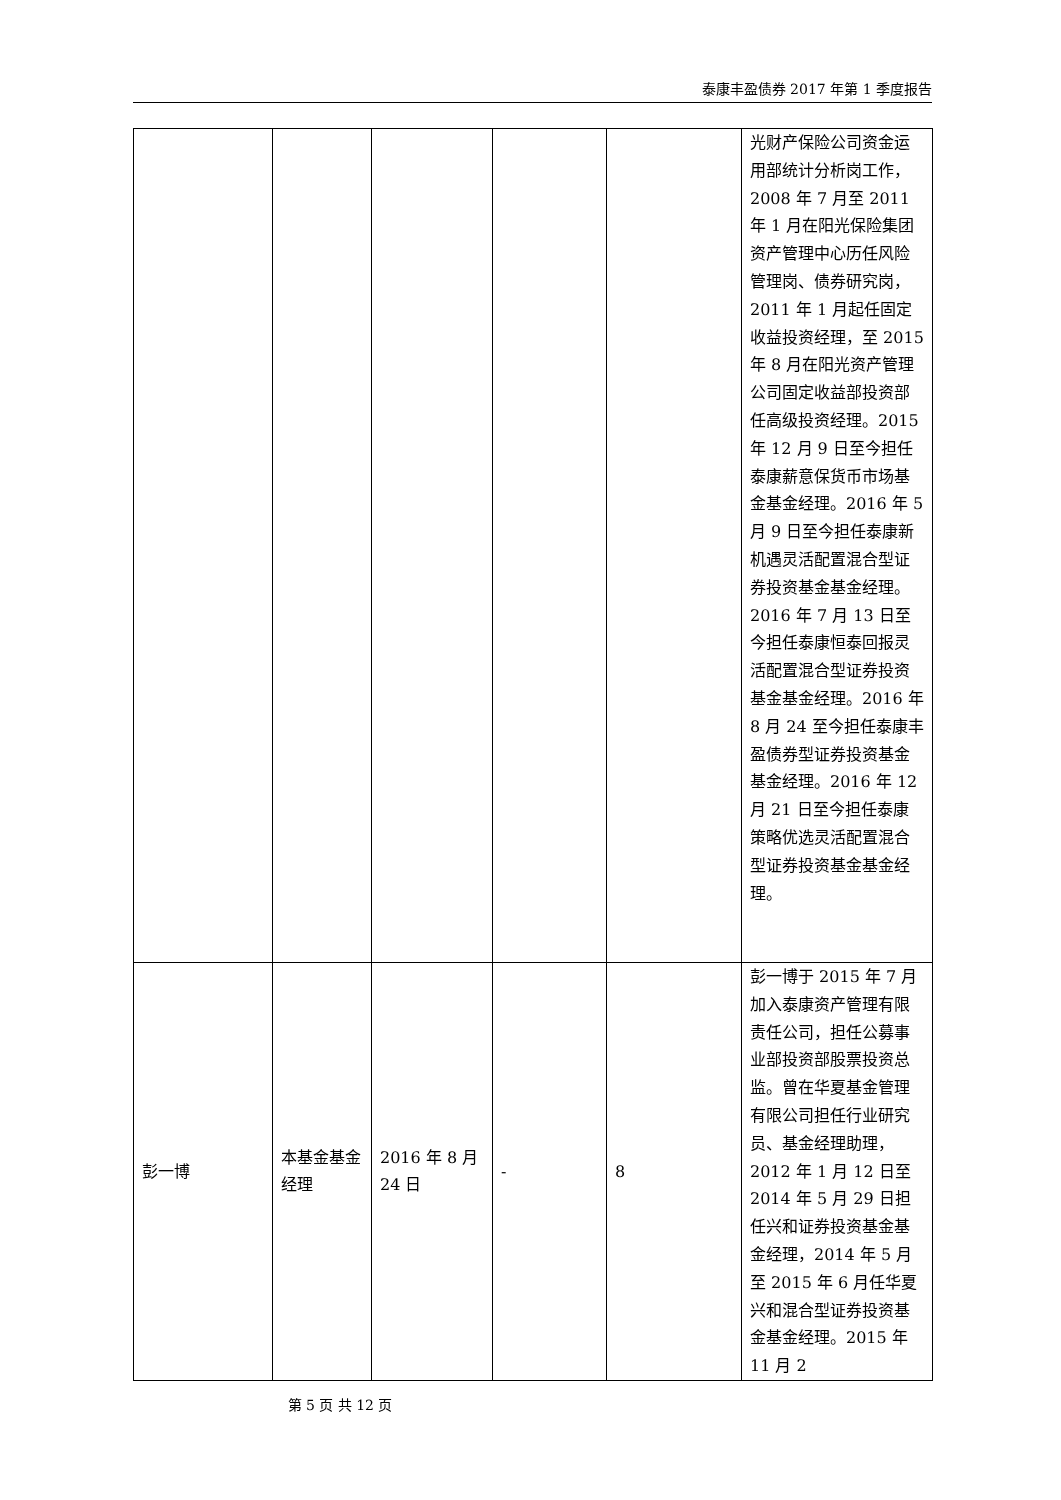泰康丰盈债券 2017 年第 1 季度报告
| | | | | | 光财产保险公司资金运用部统计分析岗工作，2008 年 7 月至 2011 年 1 月在阳光保险集团资产管理中心历任风险管理岗、债券研究岗，2011 年 1 月起任固定收益投资经理，至 2015 年 8 月在阳光资产管理公司固定收益部投资部任高级投资经理。2015 年 12 月 9 日至今担任泰康薪意保货币市场基金基金经理。2016 年 5 月 9 日至今担任泰康新机遇灵活配置混合型证券投资基金基金经理。2016 年 7 月 13 日至今担任泰康恒泰回报灵活配置混合型证券投资基金基金经理。2016 年 8 月 24 至今担任泰康丰盈债券型证券投资基金基金经理。2016 年 12 月 21 日至今担任泰康策略优选灵活配置混合型证券投资基金基金经理。 |
| 彭一博 | 本基金基金经理 | 2016 年 8 月 24 日 | - | 8 | 彭一博于 2015 年 7 月加入泰康资产管理有限责任公司，担任公募事业部投资部股票投资总监。曾在华夏基金管理有限公司担任行业研究员、基金经理助理，2012 年 1 月 12 日至 2014 年 5 月 29 日担任兴和证券投资基金基金经理，2014 年 5 月至 2015 年 6 月任华夏兴和混合型证券投资基金基金经理。2015 年 11 月 2 |
第 5 页 共 12 页